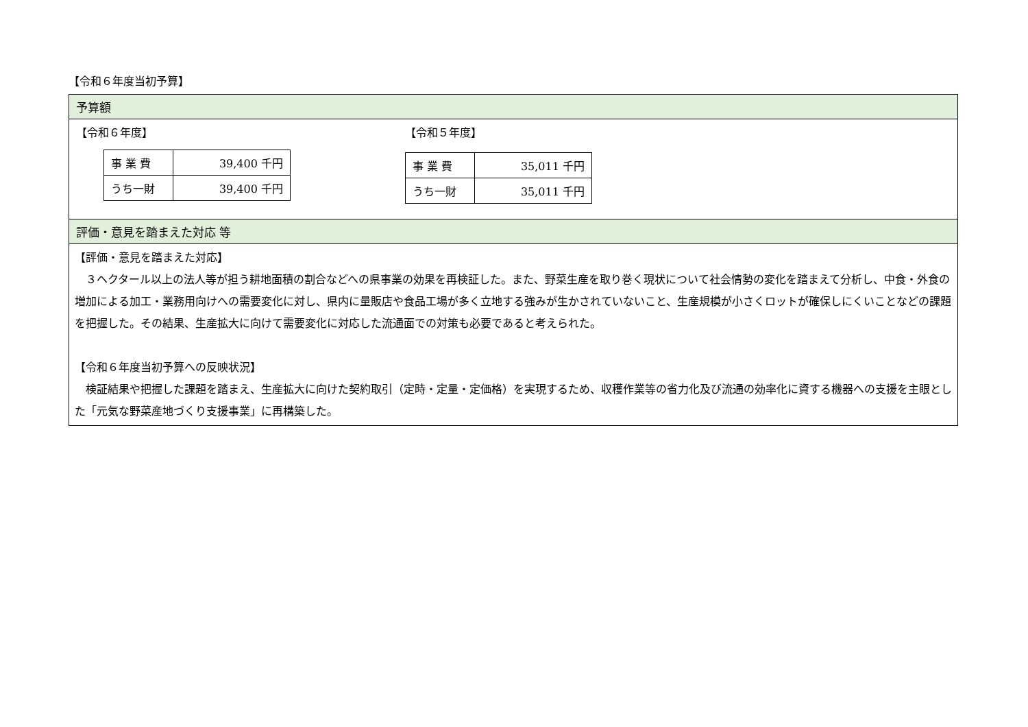【令和６年度当初予算】
予算額
【令和６年度】
| 事 業 費 | 39,400 千円 |
| うち一財 | 39,400 千円 |
【令和５年度】
| 事 業 費 | 35,011 千円 |
| うち一財 | 35,011 千円 |
評価・意見を踏まえた対応 等
【評価・意見を踏まえた対応】
　３ヘクタール以上の法人等が担う耕地面積の割合などへの県事業の効果を再検証した。また、野菜生産を取り巻く現状について社会情勢の変化を踏まえて分析し、中食・外食の増加による加工・業務用向けへの需要変化に対し、県内に量販店や食品工場が多く立地する強みが生かされていないこと、生産規模が小さくロットが確保しにくいことなどの課題を把握した。その結果、生産拡大に向けて需要変化に対応した流通面での対策も必要であると考えられた。
【令和６年度当初予算への反映状況】
　検証結果や把握した課題を踏まえ、生産拡大に向けた契約取引（定時・定量・定価格）を実現するため、収穫作業等の省力化及び流通の効率化に資する機器への支援を主眼とした「元気な野菜産地づくり支援事業」に再構築した。